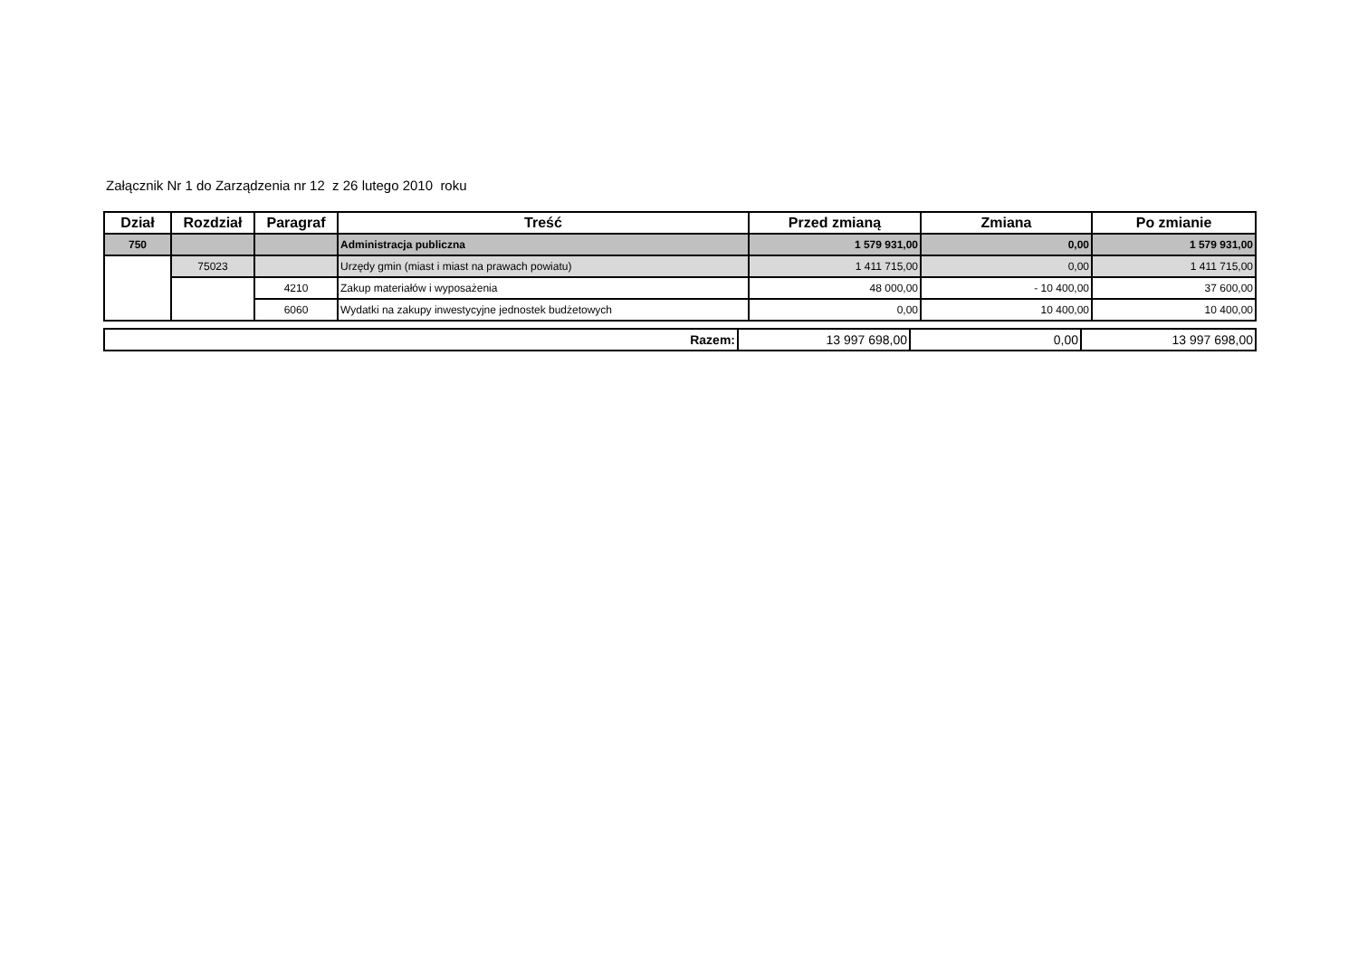Załącznik Nr 1 do Zarządzenia nr 12 z 26 lutego 2010 roku
| Dział | Rozdział | Paragraf | Treść | Przed zmianą | Zmiana | Po zmianie |
| --- | --- | --- | --- | --- | --- | --- |
| 750 | | | Administracja publiczna | 1 579 931,00 | 0,00 | 1 579 931,00 |
| | 75023 | | Urzędy gmin (miast i miast na prawach powiatu) | 1 411 715,00 | 0,00 | 1 411 715,00 |
| | | 4210 | Zakup materiałów i wyposażenia | 48 000,00 | - 10 400,00 | 37 600,00 |
| | | 6060 | Wydatki na zakupy inwestycyjne jednostek budżetowych | 0,00 | 10 400,00 | 10 400,00 |
| Razem: | 13 997 698,00 | 0,00 | 13 997 698,00 |